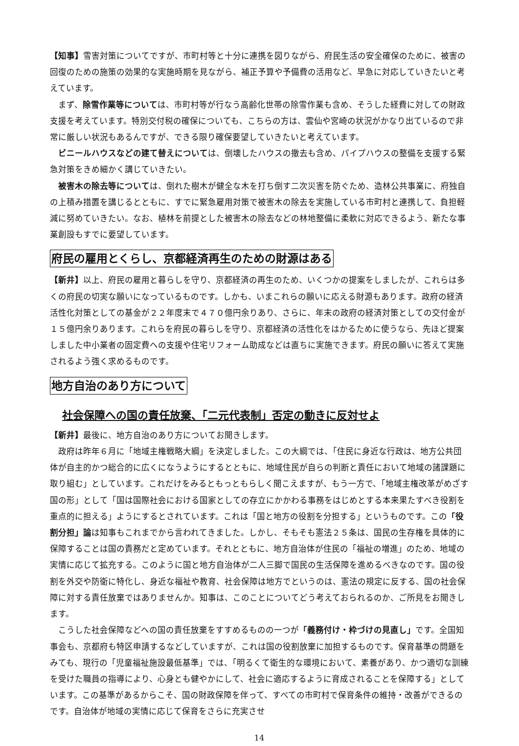【知事】雪害対策についてですが、市町村等と十分に連携を図りながら、府民生活の安全確保のために、被害の回復のための施策の効果的な実施時期を見ながら、補正予算や予備費の活用など、早急に対応していきたいと考えています。
まず、除雪作業等については、市町村等が行なう高齢化世帯の除雪作業も含め、そうした経費に対しての財政支援を考えています。特別交付税の確保についても、こちらの方は、雲仙や宮崎の状況がかなり出ているので非常に厳しい状況もあるんですが、できる限り確保要望していきたいと考えています。
ビニールハウスなどの建て替えについては、倒壊したハウスの撤去も含め、パイプハウスの整備を支援する緊急対策をきめ細かく講じていきたい。
被害木の除去等については、倒れた樹木が健全な木を打ち倒す二次災害を防ぐため、造林公共事業に、府独自の上積み措置を講じるとともに、すでに緊急雇用対策で被害木の除去を実施している市町村と連携して、負担軽減に努めていきたい。なお、植林を前提とした被害木の除去などの林地整備に柔軟に対応できるよう、新たな事業創設もすでに要望しています。
府民の雇用とくらし、京都経済再生のための財源はある
【新井】以上、府民の雇用と暮らしを守り、京都経済の再生のため、いくつかの提案をしましたが、これらは多くの府民の切実な願いになっているものです。しかも、いまこれらの願いに応える財源もあります。政府の経済活性化対策としての基金が２２年度末で４７０億円余りあり、さらに、年末の政府の経済対策としての交付金が１５億円余りあります。これらを府民の暮らしを守り、京都経済の活性化をはかるために使うなら、先ほど提案しました中小業者の固定費への支援や住宅リフォーム助成などは直ちに実施できます。府民の願いに答えて実施されるよう強く求めるものです。
地方自治のあり方について
社会保障への国の責任放棄、「二元代表制」否定の動きに反対せよ
【新井】最後に、地方自治のあり方についてお聞きします。
政府は昨年６月に「地域主権戦略大綱」を決定しました。この大綱では、「住民に身近な行政は、地方公共団体が自主的かつ総合的に広くになうようにするとともに、地域住民が自らの判断と責任において地域の諸課題に取り組む」としています。これだけをみるともっともらしく聞こえますが、もう一方で、「地域主権改革がめざす国の形」として「国は国際社会における国家としての存立にかかわる事務をはじめとする本来果たすべき役割を重点的に担える」ようにするとされています。これは「国と地方の役割を分担する」というものです。この「役割分担」論は知事もこれまでから言われてきました。しかし、そもそも憲法２５条は、国民の生存権を具体的に保障することは国の責務だと定めています。それとともに、地方自治体が住民の「福祉の増進」のため、地域の実情に応じて拡充する。このように国と地方自治体が二人三脚で国民の生活保障を進めるべきなのです。国の役割を外交や防衛に特化し、身近な福祉や教育、社会保障は地方でというのは、憲法の規定に反する、国の社会保障に対する責任放棄ではありませんか。知事は、このことについてどう考えておられるのか、ご所見をお聞きします。
こうした社会保障などへの国の責任放棄をすすめるものの一つが「義務付け・枠づけの見直し」です。全国知事会も、京都府も特区申請するなどしていますが、これは国の役割放棄に加担するものです。保育基準の問題をみても、現行の「児童福祉施設最低基準」では、「明るくて衛生的な環境において、素養があり、かつ適切な訓練を受けた職員の指導により、心身とも健やかにして、社会に適応するように育成されることを保障する」としています。この基準があるからこそ、国の財政保障を伴って、すべての市町村で保育条件の維持・改善ができるのです。自治体が地域の実情に応じて保育をさらに充実させ
14